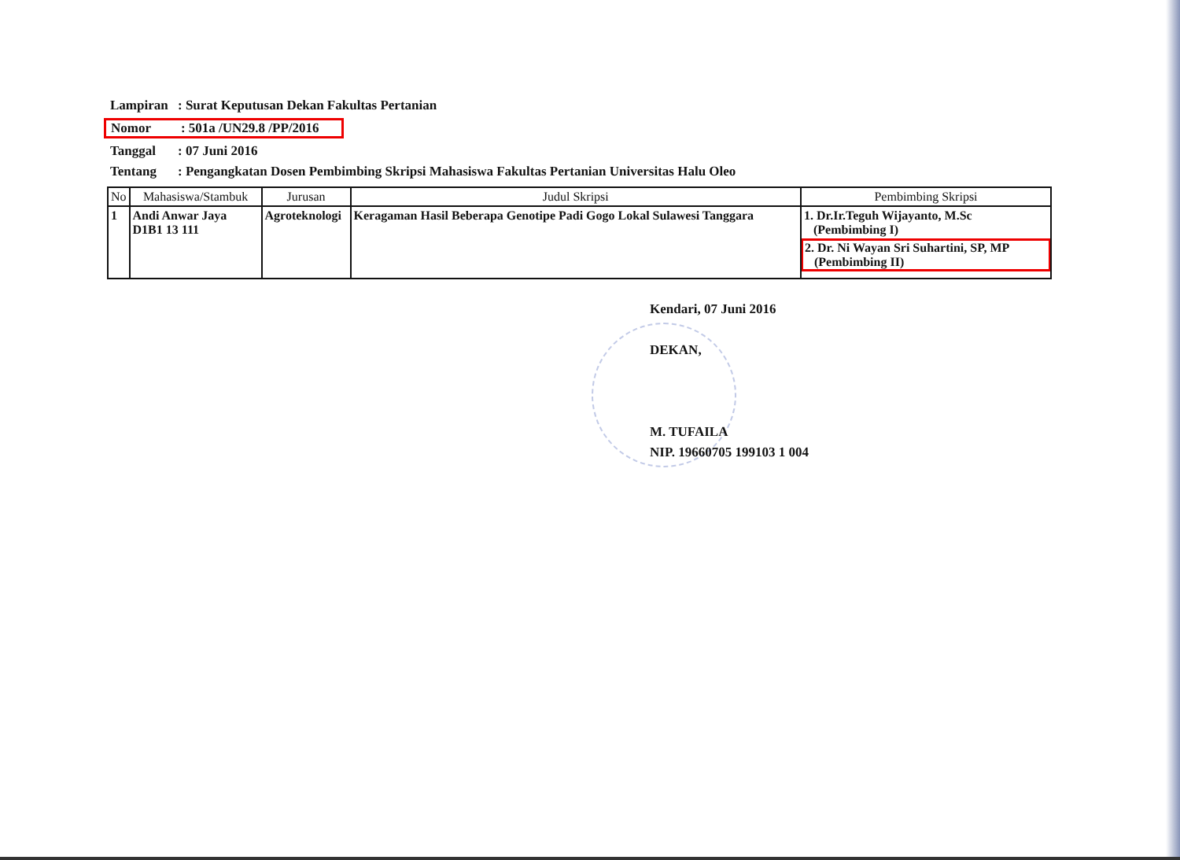| Lampiran | : Surat Keputusan Dekan Fakultas Pertanian |
| Nomor : 501a /UN29.8 /PP/2016 | |
| Tanggal | : 07 Juni 2016 |
| Tentang | : Pengangkatan Dosen Pembimbing Skripsi Mahasiswa Fakultas Pertanian Universitas Halu Oleo |
| No | Mahasiswa/Stambuk | Jurusan | Judul Skripsi | Pembimbing Skripsi |
| --- | --- | --- | --- | --- |
| 1 | Andi Anwar Jaya D1B1 13 111 | Agroteknologi | Keragaman Hasil Beberapa Genotipe Padi Gogo Lokal Sulawesi Tanggara | 1. Dr.Ir.Teguh Wijayanto, M.Sc (Pembimbing I) 2. Dr. Ni Wayan Sri Suhartini, SP, MP (Pembimbing II) |
Kendari, 07 Juni 2016
DEKAN,
M. TUFAILA
NIP. 19660705 199103 1 004